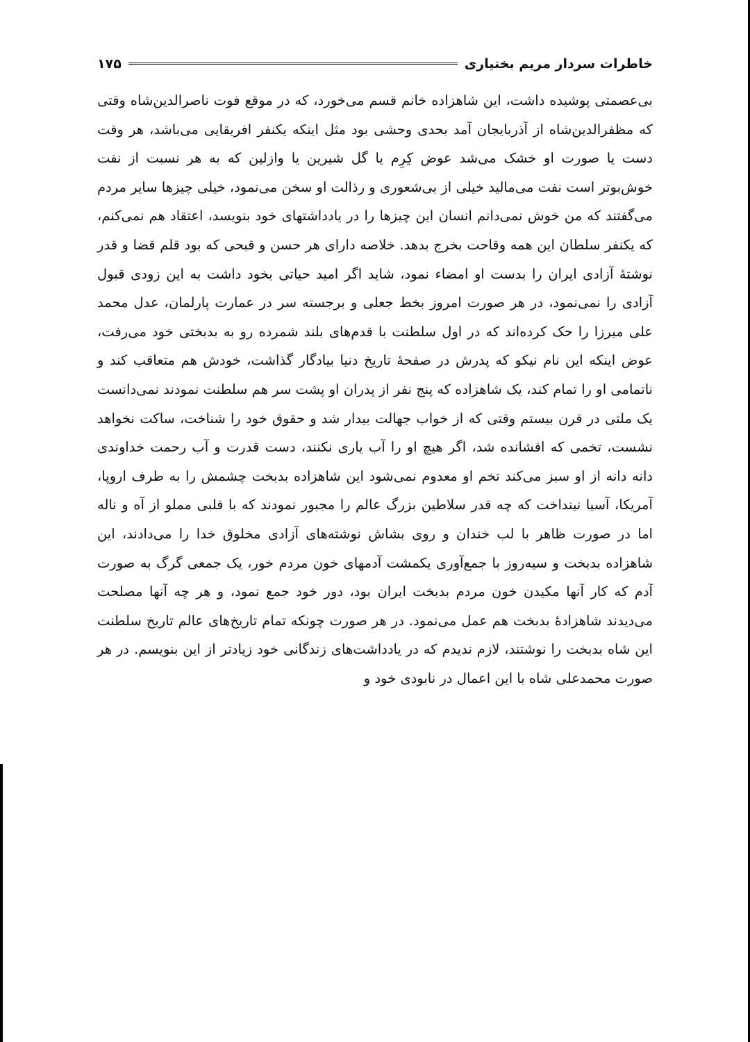خاطرات سردار مریم بختیاری ۱۷۵
بی‌عصمتی پوشیده داشت، این شاهزاده خانم قسم می‌خورد، که در موقع فوت ناصرالدین‌شاه وقتی که مظفرالدین‌شاه از آذربایجان آمد بحدی وحشی بود مثل اینکه یکنفر افریقایی می‌باشد، هر وقت دست یا صورت او خشک می‌شد عوض کِرِم یا گل شیرین یا وازلین که به هر نسبت از نفت خوش‌بوتر است نفت می‌مالید خیلی از بی‌شعوری و رذالت او سخن می‌نمود، خیلی چیزها سایر مردم می‌گفتند که من خوش نمی‌دانم انسان این چیزها را در یادداشتهای خود بنویسد، اعتقاد هم نمی‌کنم، که یکنفر سلطان این همه وقاحت بخرج بدهد. خلاصه دارای هر حسن و قبحی که بود قلم قضا و قدر نوشتهٔ آزادی ایران را بدست او امضاء نمود، شاید اگر امید حیاتی بخود داشت به این زودی قبول آزادی را نمی‌نمود، در هر صورت امروز بخط جعلی و برجسته سر در عمارت پارلمان، عدل محمد علی میرزا را حک کرده‌اند که در اول سلطنت با قدم‌های بلند شمرده رو به بدبختی خود می‌رفت، عوض اینکه این نام نیکو که پدرش در صفحهٔ تاریخ دنیا بیادگار گذاشت، خودش هم متعاقب کند و ناتمامی او را تمام کند، یک شاهزاده که پنج نفر از پدران او پشت سر هم سلطنت نمودند نمی‌دانست یک ملتی در قرن بیستم وقتی که از خواب جهالت بیدار شد و حقوق خود را شناخت، ساکت نخواهد نشست، تخمی که افشانده شد، اگر هیچ او را آب یاری نکنند، دست قدرت و آب رحمت خداوندی دانه دانه از او سبز می‌کند تخم او معدوم نمی‌شود این شاهزاده بدبخت چشمش را به طرف اروپا، آمریکا، آسیا نینداخت که چه قدر سلاطین بزرگ عالم را مجبور نمودند که با قلبی مملو از آه و ناله اما در صورت ظاهر با لب خندان و روی بشاش نوشته‌های آزادی مخلوق خدا را می‌دادند، این شاهزاده بدبخت و سیه‌روز با جمع‌آوری یکمشت آدمهای خون مردم خور، یک جمعی گرگ به صورت آدم که کار آنها مکیدن خون مردم بدبخت ایران بود، دور خود جمع نمود، و هر چه آنها مصلحت می‌دیدند شاهزادهٔ بدبخت هم عمل می‌نمود. در هر صورت چونکه تمام تاریخ‌های عالم تاریخ سلطنت این شاه بدبخت را نوشتند، لازم ندیدم که در یادداشت‌های زندگانی خود زیادتر از این بنویسم. در هر صورت محمدعلی شاه با این اعمال در نابودی خود و